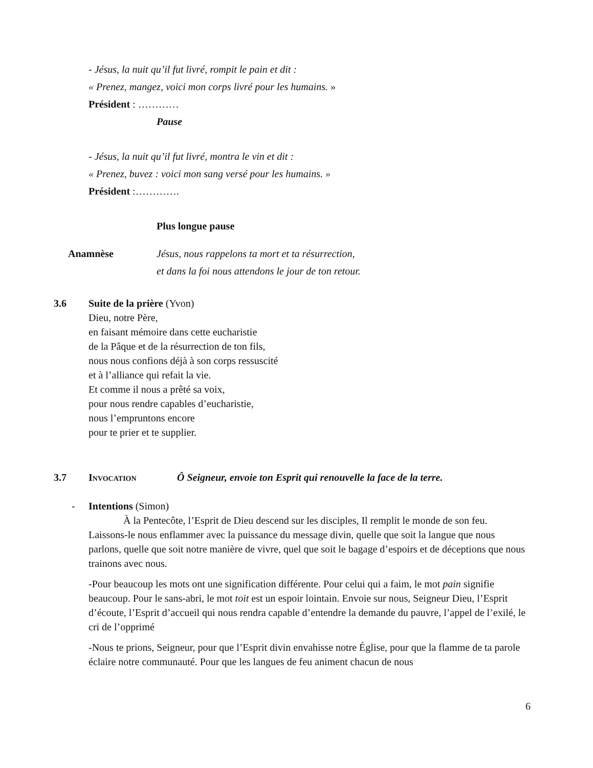- Jésus, la nuit qu’il fut livré, rompit le pain et dit :
« Prenez, mangez, voici mon corps livré pour les humains. »
Président : …………
Pause
- Jésus, la nuit qu’il fut livré, montra le vin et dit :
« Prenez, buvez : voici mon sang versé pour les humains. »
Président :………….
Plus longue pause
Anamnèse Jésus, nous rappelons ta mort et ta résurrection,
et dans la foi nous attendons le jour de ton retour.
3.6 Suite de la prière (Yvon)
Dieu, notre Père,
en faisant mémoire dans cette eucharistie
de la Pâque et de la résurrection de ton fils,
nous nous confions déjà à son corps ressuscité
et à l’alliance qui refait la vie.
Et comme il nous a prêté sa voix,
pour nous rendre capables d’eucharistie,
nous l’empruntons encore
pour te prier et te supplier.
3.7 Invocation Ô Seigneur, envoie ton Esprit qui renouvelle la face de la terre.
- Intentions (Simon)
À la Pentecôte, l’Esprit de Dieu descend sur les disciples, Il remplit le monde de son feu. Laissons-le nous enflammer avec la puissance du message divin, quelle que soit la langue que nous parlons, quelle que soit notre manière de vivre, quel que soit le bagage d’espoirs et de déceptions que nous trainons avec nous.
-Pour beaucoup les mots ont une signification différente. Pour celui qui a faim, le mot pain signifie beaucoup. Pour le sans-abri, le mot toit est un espoir lointain. Envoie sur nous, Seigneur Dieu, l’Esprit d’écoute, l’Esprit d’accueil qui nous rendra capable d’entendre la demande du pauvre, l’appel de l’exilé, le cri de l’opprimé
-Nous te prions, Seigneur, pour que l’Esprit divin envahisse notre Église, pour que la flamme de ta parole éclaire notre communauté. Pour que les langues de feu animent chacun de nous
6